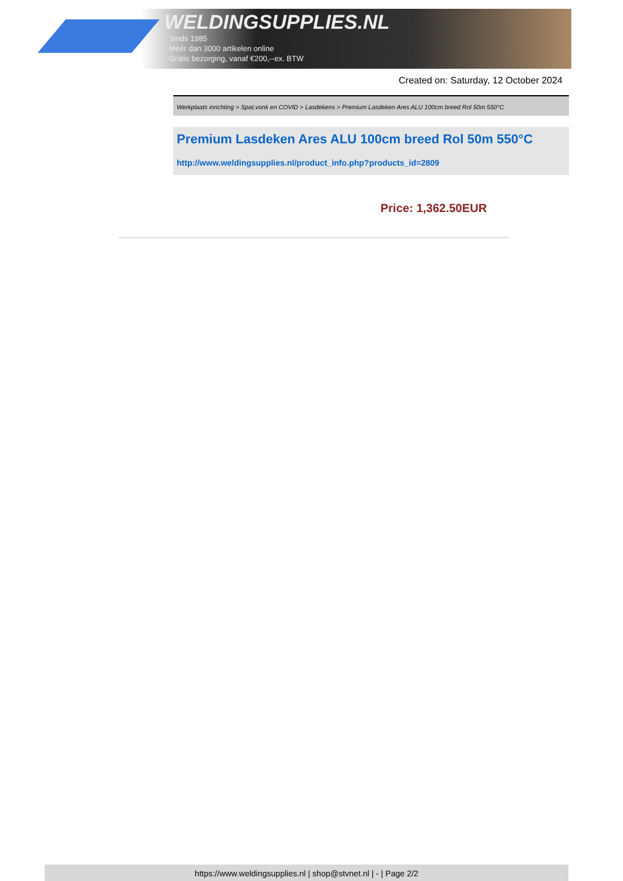WELDINGSUPPLIES.NL
- Sinds 1985
- Méér dan 3000 artikelen online
- Gratis bezorging, vanaf €200,--ex. BTW
Created on: Saturday, 12 October 2024
Werkplaats inrichting > Spat,vonk en COVID > Lasdekens > Premium Lasdeken Ares ALU 100cm breed Rol 50m 550°C
Premium Lasdeken Ares ALU 100cm breed Rol 50m 550°C
http://www.weldingsupplies.nl/product_info.php?products_id=2809
Price: 1,362.50EUR
https://www.weldingsupplies.nl | shop@stvnet.nl | - | Page 2/2